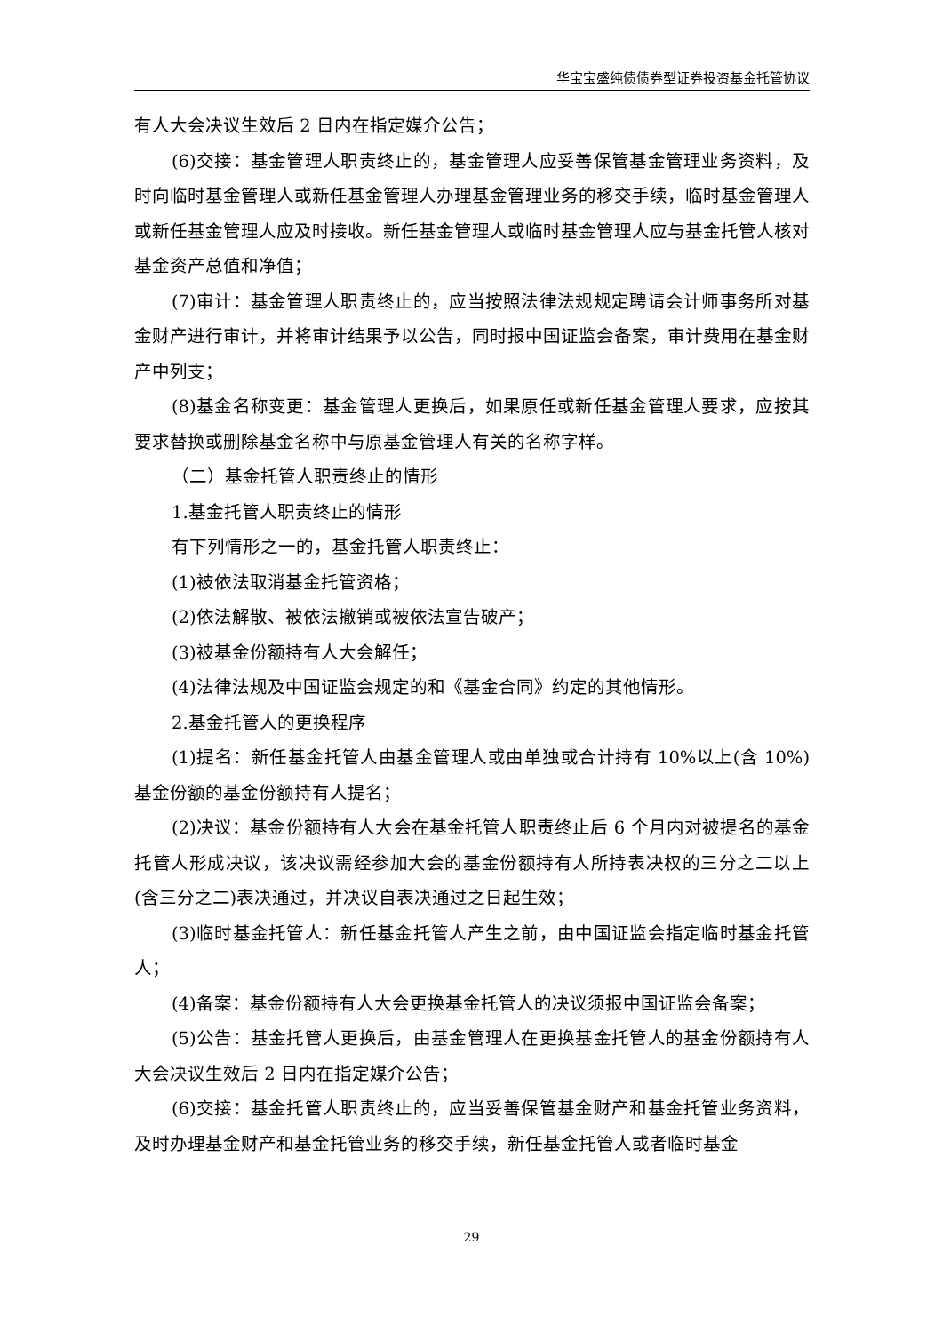华宝宝盛纯债债券型证券投资基金托管协议
有人大会决议生效后 2 日内在指定媒介公告；
(6)交接：基金管理人职责终止的，基金管理人应妥善保管基金管理业务资料，及时向临时基金管理人或新任基金管理人办理基金管理业务的移交手续，临时基金管理人或新任基金管理人应及时接收。新任基金管理人或临时基金管理人应与基金托管人核对基金资产总值和净值；
(7)审计：基金管理人职责终止的，应当按照法律法规规定聘请会计师事务所对基金财产进行审计，并将审计结果予以公告，同时报中国证监会备案，审计费用在基金财产中列支；
(8)基金名称变更：基金管理人更换后，如果原任或新任基金管理人要求，应按其要求替换或删除基金名称中与原基金管理人有关的名称字样。
（二）基金托管人职责终止的情形
1.基金托管人职责终止的情形
有下列情形之一的，基金托管人职责终止：
(1)被依法取消基金托管资格；
(2)依法解散、被依法撤销或被依法宣告破产；
(3)被基金份额持有人大会解任；
(4)法律法规及中国证监会规定的和《基金合同》约定的其他情形。
2.基金托管人的更换程序
(1)提名：新任基金托管人由基金管理人或由单独或合计持有 10%以上(含 10%)基金份额的基金份额持有人提名；
(2)决议：基金份额持有人大会在基金托管人职责终止后 6 个月内对被提名的基金托管人形成决议，该决议需经参加大会的基金份额持有人所持表决权的三分之二以上(含三分之二)表决通过，并决议自表决通过之日起生效；
(3)临时基金托管人：新任基金托管人产生之前，由中国证监会指定临时基金托管人；
(4)备案：基金份额持有人大会更换基金托管人的决议须报中国证监会备案；
(5)公告：基金托管人更换后，由基金管理人在更换基金托管人的基金份额持有人大会决议生效后 2 日内在指定媒介公告；
(6)交接：基金托管人职责终止的，应当妥善保管基金财产和基金托管业务资料，及时办理基金财产和基金托管业务的移交手续，新任基金托管人或者临时基金
29